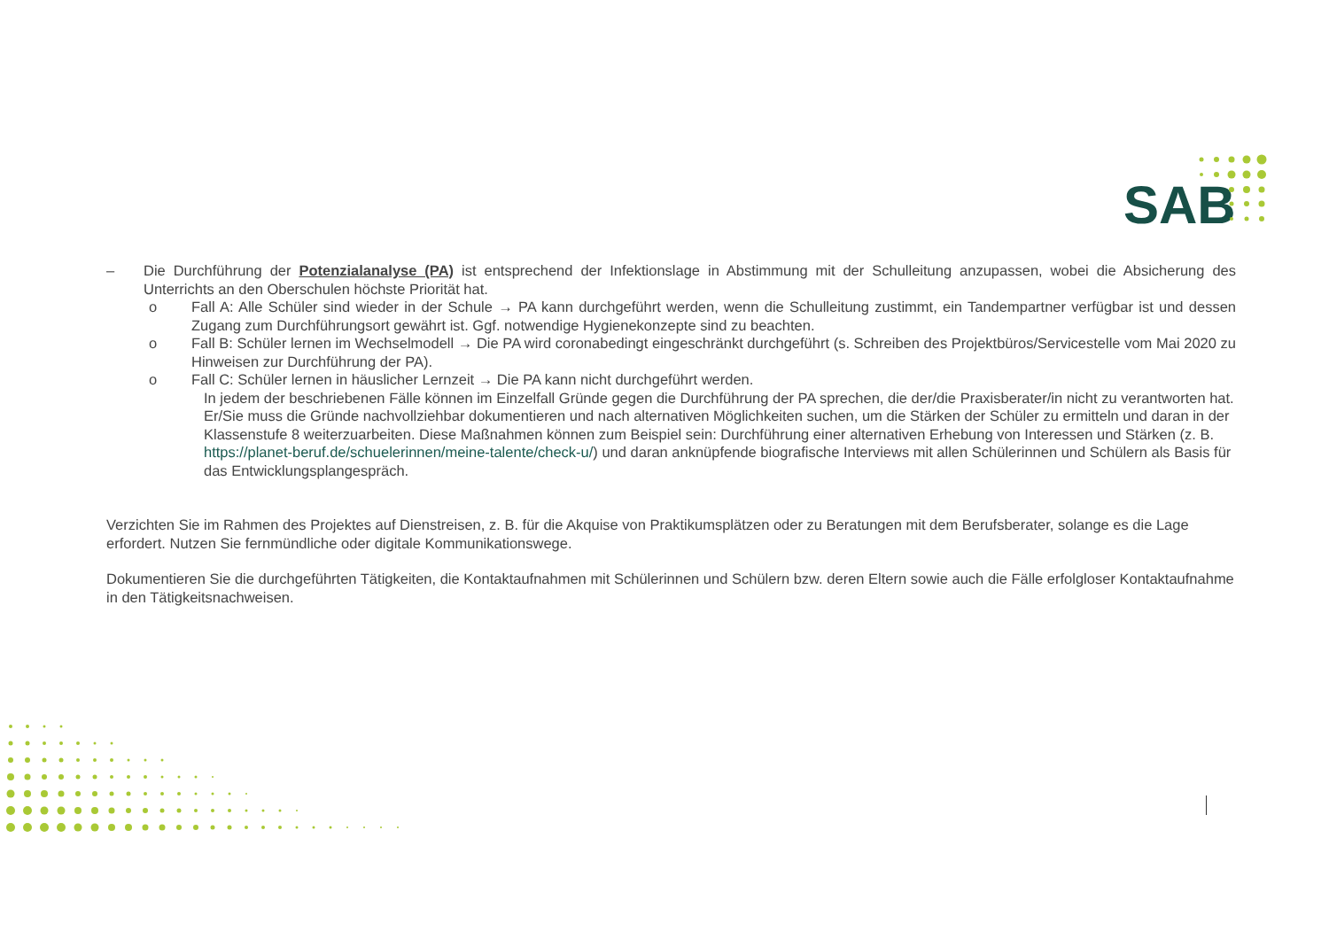SAB
– Die Durchführung der Potenzialanalyse (PA) ist entsprechend der Infektionslage in Abstimmung mit der Schulleitung anzupassen, wobei die Absicherung des Unterrichts an den Oberschulen höchste Priorität hat.
o Fall A: Alle Schüler sind wieder in der Schule → PA kann durchgeführt werden, wenn die Schulleitung zustimmt, ein Tandempartner verfügbar ist und dessen Zugang zum Durchführungsort gewährt ist. Ggf. notwendige Hygienekonzepte sind zu beachten.
o Fall B: Schüler lernen im Wechselmodell → Die PA wird coronabedingt eingeschränkt durchgeführt (s. Schreiben des Projektbüros/Servicestelle vom Mai 2020 zu Hinweisen zur Durchführung der PA).
o Fall C: Schüler lernen in häuslicher Lernzeit → Die PA kann nicht durchgeführt werden.
In jedem der beschriebenen Fälle können im Einzelfall Gründe gegen die Durchführung der PA sprechen, die der/die Praxisberater/in nicht zu verantworten hat. Er/Sie muss die Gründe nachvollziehbar dokumentieren und nach alternativen Möglichkeiten suchen, um die Stärken der Schüler zu ermitteln und daran in der Klassenstufe 8 weiterzuarbeiten. Diese Maßnahmen können zum Beispiel sein: Durchführung einer alternativen Erhebung von Interessen und Stärken (z. B. https://planet-beruf.de/schuelerinnen/meine-talente/check-u/) und daran anknüpfende biografische Interviews mit allen Schülerinnen und Schülern als Basis für das Entwicklungsplangespräch.
Verzichten Sie im Rahmen des Projektes auf Dienstreisen, z. B. für die Akquise von Praktikumsplätzen oder zu Beratungen mit dem Berufsberater, solange es die Lage erfordert. Nutzen Sie fernmündliche oder digitale Kommunikationswege.
Dokumentieren Sie die durchgeführten Tätigkeiten, die Kontaktaufnahmen mit Schülerinnen und Schülern bzw. deren Eltern sowie auch die Fälle erfolgloser Kontaktaufnahme in den Tätigkeitsnachweisen.